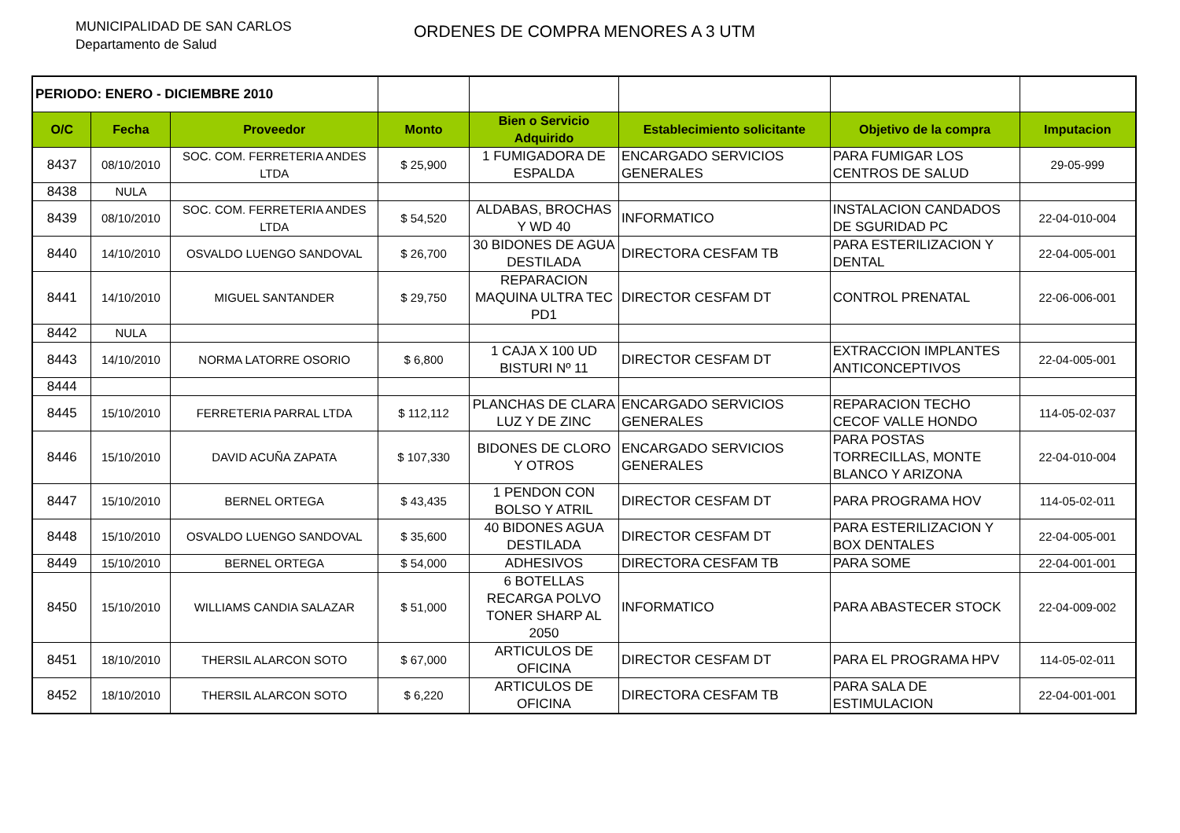MUNICIPALIDAD DE SAN CARLOS
Departamento de Salud
ORDENES DE COMPRA MENORES A 3 UTM
| PERIODO: ENERO - DICIEMBRE 2010 | | | | | | | |
| O/C | Fecha | Proveedor | Monto | Bien o Servicio Adquirido | Establecimiento solicitante | Objetivo de la compra | Imputacion |
| 8437 | 08/10/2010 | SOC. COM. FERRETERIA ANDES LTDA | $ 25,900 | 1 FUMIGADORA DE ESPALDA | ENCARGADO SERVICIOS GENERALES | PARA FUMIGAR LOS CENTROS DE SALUD | 29-05-999 |
| 8438 | NULA | | | | | | |
| 8439 | 08/10/2010 | SOC. COM. FERRETERIA ANDES LTDA | $ 54,520 | ALDABAS, BROCHAS Y WD 40 | INFORMATICO | INSTALACION CANDADOS DE SGURIDAD PC | 22-04-010-004 |
| 8440 | 14/10/2010 | OSVALDO LUENGO SANDOVAL | $ 26,700 | 30 BIDONES DE AGUA DESTILADA | DIRECTORA CESFAM TB | PARA ESTERILIZACION Y DENTAL | 22-04-005-001 |
| 8441 | 14/10/2010 | MIGUEL SANTANDER | $ 29,750 | REPARACION MAQUINA ULTRA TEC PD1 | DIRECTOR CESFAM DT | CONTROL PRENATAL | 22-06-006-001 |
| 8442 | NULA | | | | | | |
| 8443 | 14/10/2010 | NORMA LATORRE OSORIO | $ 6,800 | 1 CAJA X 100 UD BISTURI Nº 11 | DIRECTOR CESFAM DT | EXTRACCION IMPLANTES ANTICONCEPTIVOS | 22-04-005-001 |
| 8444 | | | | | | | |
| 8445 | 15/10/2010 | FERRETERIA PARRAL LTDA | $ 112,112 | PLANCHAS DE CLARA LUZ Y DE ZINC | ENCARGADO SERVICIOS GENERALES | REPARACION TECHO CECOF VALLE HONDO | 114-05-02-037 |
| 8446 | 15/10/2010 | DAVID ACUÑA ZAPATA | $ 107,330 | BIDONES DE CLORO Y OTROS | ENCARGADO SERVICIOS GENERALES | PARA POSTAS TORRECILLAS, MONTE BLANCO Y ARIZONA | 22-04-010-004 |
| 8447 | 15/10/2010 | BERNEL ORTEGA | $ 43,435 | 1 PENDON CON BOLSO Y ATRIL | DIRECTOR CESFAM DT | PARA PROGRAMA HOV | 114-05-02-011 |
| 8448 | 15/10/2010 | OSVALDO LUENGO SANDOVAL | $ 35,600 | 40 BIDONES AGUA DESTILADA | DIRECTOR CESFAM DT | PARA ESTERILIZACION Y BOX DENTALES | 22-04-005-001 |
| 8449 | 15/10/2010 | BERNEL ORTEGA | $ 54,000 | ADHESIVOS | DIRECTORA CESFAM TB | PARA SOME | 22-04-001-001 |
| 8450 | 15/10/2010 | WILLIAMS CANDIA SALAZAR | $ 51,000 | 6 BOTELLAS RECARGA POLVO TONER SHARP AL 2050 | INFORMATICO | PARA ABASTECER STOCK | 22-04-009-002 |
| 8451 | 18/10/2010 | THERSIL ALARCON SOTO | $ 67,000 | ARTICULOS DE OFICINA | DIRECTOR CESFAM DT | PARA EL PROGRAMA HPV | 114-05-02-011 |
| 8452 | 18/10/2010 | THERSIL ALARCON SOTO | $ 6,220 | ARTICULOS DE OFICINA | DIRECTORA CESFAM TB | PARA SALA DE ESTIMULACION | 22-04-001-001 |